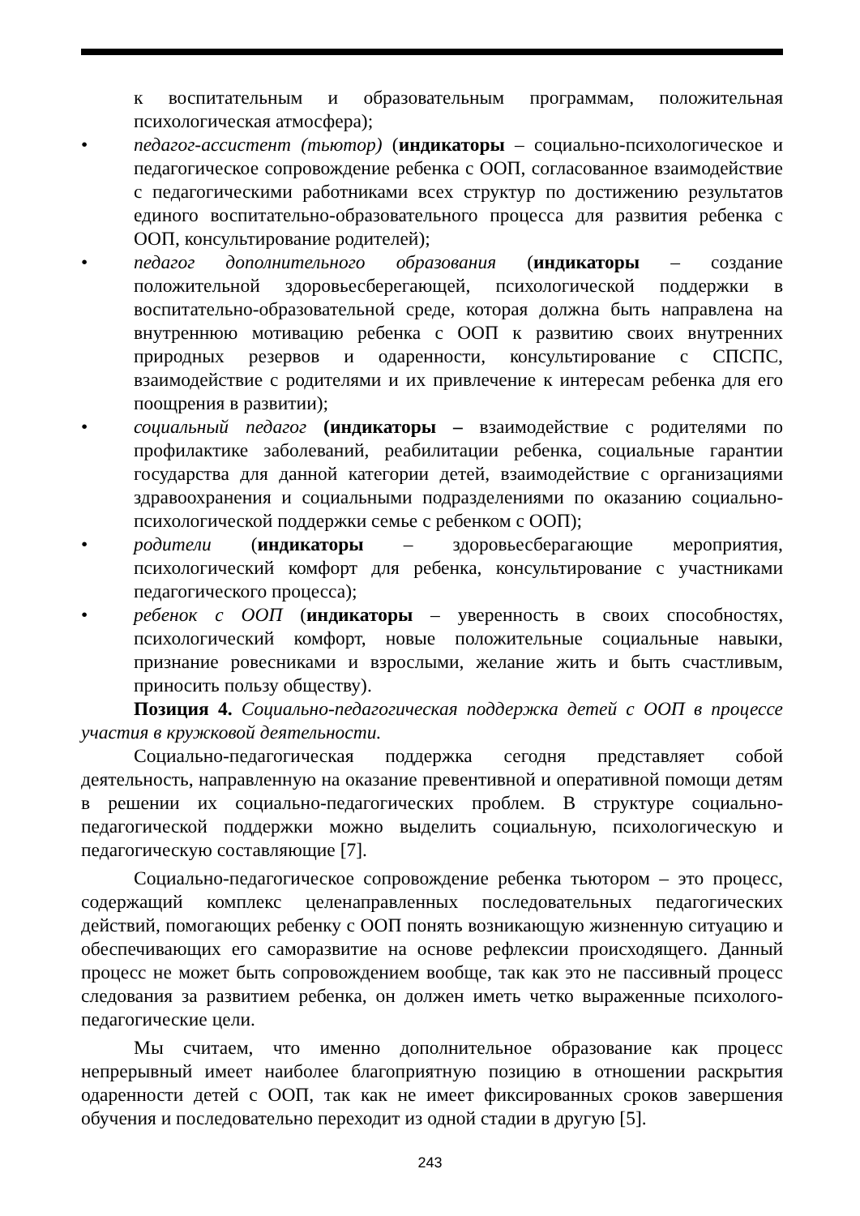к воспитательным и образовательным программам, положительная психологическая атмосфера);
• педагог-ассистент (тьютор) (индикаторы – социально-психологическое и педагогическое сопровождение ребенка с ООП, согласованное взаимодействие с педагогическими работниками всех структур по достижению результатов единого воспитательно-образовательного процесса для развития ребенка с ООП, консультирование родителей);
• педагог дополнительного образования (индикаторы – создание положительной здоровьесберегающей, психологической поддержки в воспитательно-образовательной среде, которая должна быть направлена на внутреннюю мотивацию ребенка с ООП к развитию своих внутренних природных резервов и одаренности, консультирование с СПСПС, взаимодействие с родителями и их привлечение к интересам ребенка для его поощрения в развитии);
• социальный педагог (индикаторы – взаимодействие с родителями по профилактике заболеваний, реабилитации ребенка, социальные гарантии государства для данной категории детей, взаимодействие с организациями здравоохранения и социальными подразделениями по оказанию социально-психологической поддержки семье с ребенком с ООП);
• родители (индикаторы – здоровьесберагающие мероприятия, психологический комфорт для ребенка, консультирование с участниками педагогического процесса);
• ребенок с ООП (индикаторы – уверенность в своих способностях, психологический комфорт, новые положительные социальные навыки, признание ровесниками и взрослыми, желание жить и быть счастливым, приносить пользу обществу).
Позиция 4. Социально-педагогическая поддержка детей с ООП в процессе участия в кружковой деятельности.
Социально-педагогическая поддержка сегодня представляет собой деятельность, направленную на оказание превентивной и оперативной помощи детям в решении их социально-педагогических проблем. В структуре социально-педагогической поддержки можно выделить социальную, психологическую и педагогическую составляющие [7].
Социально-педагогическое сопровождение ребенка тьютором – это процесс, содержащий комплекс целенаправленных последовательных педагогических действий, помогающих ребенку с ООП понять возникающую жизненную ситуацию и обеспечивающих его саморазвитие на основе рефлексии происходящего. Данный процесс не может быть сопровождением вообще, так как это не пассивный процесс следования за развитием ребенка, он должен иметь четко выраженные психолого-педагогические цели.
Мы считаем, что именно дополнительное образование как процесс непрерывный имеет наиболее благоприятную позицию в отношении раскрытия одаренности детей с ООП, так как не имеет фиксированных сроков завершения обучения и последовательно переходит из одной стадии в другую [5].
243